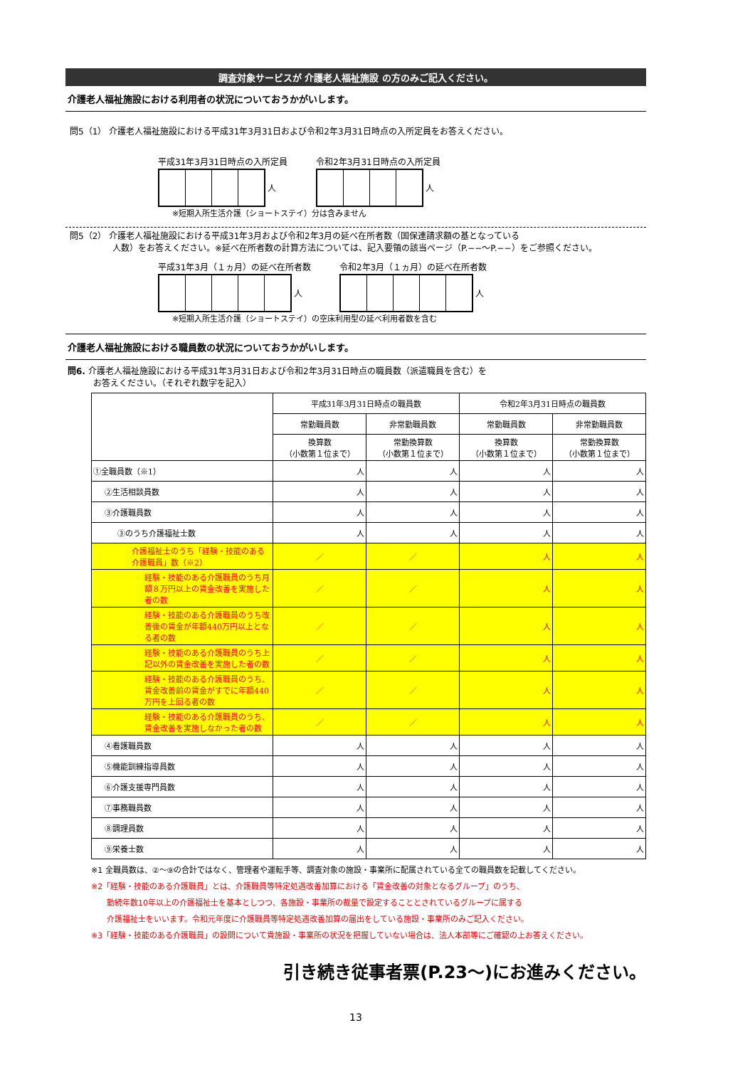調査対象サービスが 介護老人福祉施設 の方のみご記入ください。
介護老人福祉施設における利用者の状況についておうかがいします。
問5（1） 介護老人福祉施設における平成31年3月31日および令和2年3月31日時点の入所定員をお答えください。
平成31年3月31日時点の入所定員
人
令和2年3月31日時点の入所定員
人
※短期入所生活介護（ショートステイ）分は含みません
問5（2） 介護老人福祉施設における平成31年3月および令和2年3月の延べ在所者数（国保連請求額の基となっている
　　　　　人数）をお答えください。※延べ在所者数の計算方法については、記入要領の該当ページ（P.−−〜P.−−）をご参照ください。
平成31年3月（１ヵ月）の延べ在所者数
人
令和2年3月（１ヵ月）の延べ在所者数
人
※短期入所生活介護（ショートステイ）の空床利用型の延べ利用者数を含む
介護老人福祉施設における職員数の状況についておうかがいします。
問6. 介護老人福祉施設における平成31年3月31日および令和2年3月31日時点の職員数（派遣職員を含む）を
　　　お答えください。（それぞれ数字を記入）
| | 平成31年3月31日時点の職員数 | | 令和2年3月31日時点の職員数 | |
| --- | --- | --- | --- | --- |
| | 常勤職員数 | 非常勤職員数 | 常勤職員数 | 非常勤職員数 |
| | 換算数 （小数第１位まで） | 常勤換算数 （小数第１位まで） | 換算数 （小数第１位まで） | 常勤換算数 （小数第１位まで） |
| ①全職員数（※1） | 人 | 人 | 人 | 人 |
| ②生活相談員数 | 人 | 人 | 人 | 人 |
| ③介護職員数 | 人 | 人 | 人 | 人 |
| ③のうち介護福祉士数 | 人 | 人 | 人 | 人 |
| 介護福祉士のうち「経験・技能のある介護職員」数（※2） | ／ | ／ | 人 | 人 |
| 経験・技能のある介護職員のうち月額８万円以上の賃金改善を実施した者の数 | ／ | ／ | 人 | 人 |
| 経験・技能のある介護職員のうち改善後の賃金が年額440万円以上となる者の数 | ／ | ／ | 人 | 人 |
| 経験・技能のある介護職員のうち上記以外の賃金改善を実施した者の数 | ／ | ／ | 人 | 人 |
| 経験・技能のある介護職員のうち、賃金改善前の賃金がすでに年額440万円を上回る者の数 | ／ | ／ | 人 | 人 |
| 経験・技能のある介護職員のうち、賃金改善を実施しなかった者の数 | ／ | ／ | 人 | 人 |
| ④看護職員数 | 人 | 人 | 人 | 人 |
| ⑤機能訓練指導員数 | 人 | 人 | 人 | 人 |
| ⑥介護支援専門員数 | 人 | 人 | 人 | 人 |
| ⑦事務職員数 | 人 | 人 | 人 | 人 |
| ⑧調理員数 | 人 | 人 | 人 | 人 |
| ⑨栄養士数 | 人 | 人 | 人 | 人 |
※1 全職員数は、②〜⑨の合計ではなく、管理者や運転手等、調査対象の施設・事業所に配属されている全ての職員数を記載してください。
※2「経験・技能のある介護職員」とは、介護職員等特定処遇改善加算における「賃金改善の対象となるグループ」のうち、
　　勤続年数10年以上の介護福祉士を基本としつつ、各施設・事業所の裁量で設定することとされているグループに属する
　　介護福祉士をいいます。令和元年度に介護職員等特定処遇改善加算の届出をしている施設・事業所のみご記入ください。
※3「経験・技能のある介護職員」の設問について貴施設・事業所の状況を把握していない場合は、法人本部等にご確認の上お答えください。
引き続き従事者票(P.23〜)にお進みください。
13